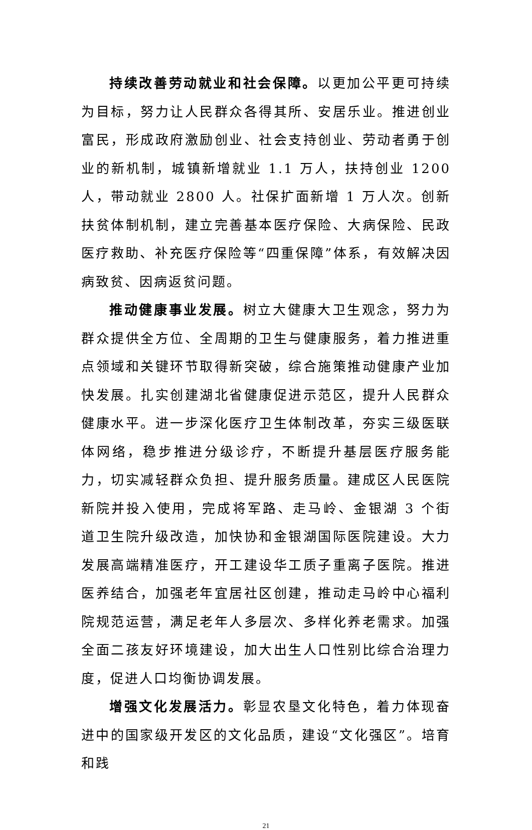持续改善劳动就业和社会保障。以更加公平更可持续为目标，努力让人民群众各得其所、安居乐业。推进创业富民，形成政府激励创业、社会支持创业、劳动者勇于创业的新机制，城镇新增就业 1.1 万人，扶持创业 1200 人，带动就业 2800 人。社保扩面新增 1 万人次。创新扶贫体制机制，建立完善基本医疗保险、大病保险、民政医疗救助、补充医疗保险等“四重保障”体系，有效解决因病致贫、因病返贫问题。
推动健康事业发展。树立大健康大卫生观念，努力为群众提供全方位、全周期的卫生与健康服务，着力推进重点领域和关键环节取得新突破，综合施策推动健康产业加快发展。扎实创建湖北省健康促进示范区，提升人民群众健康水平。进一步深化医疗卫生体制改革，夯实三级医联体网络，稳步推进分级诊疗，不断提升基层医疗服务能力，切实减轻群众负担、提升服务质量。建成区人民医院新院并投入使用，完成将军路、走马岭、金银湖 3 个街道卫生院升级改造，加快协和金银湖国际医院建设。大力发展高端精准医疗，开工建设华工质子重离子医院。推进医养结合，加强老年宜居社区创建，推动走马岭中心福利院规范运营，满足老年人多层次、多样化养老需求。加强全面二孩友好环境建设，加大出生人口性别比综合治理力度，促进人口均衡协调发展。
增强文化发展活力。彰显农垦文化特色，着力体现奋进中的国家级开发区的文化品质，建设“文化强区”。培育和践
21